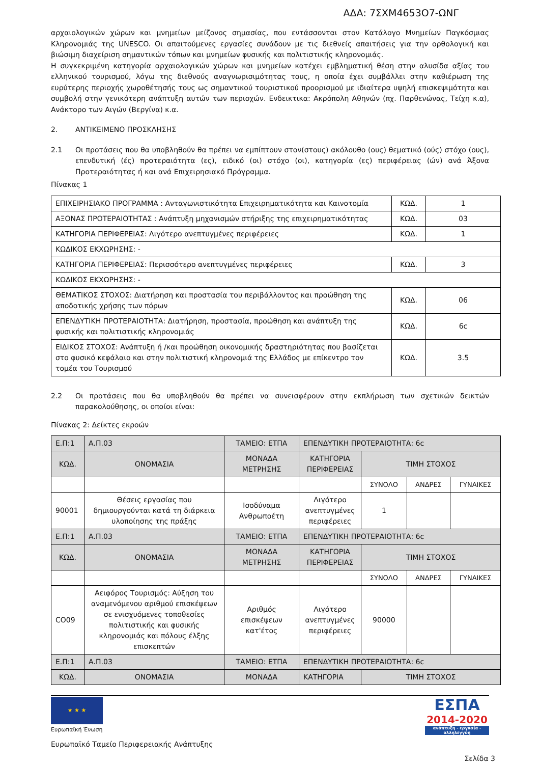ΑΔΑ: 7ΣΧΜ4653Ο7-ΩΝΓ
αρχαιολογικών χώρων και μνημείων μείζονος σημασίας, που εντάσσονται στον Κατάλογο Μνημείων Παγκόσμιας Κληρονομιάς της UNESCO. Οι απαιτούμενες εργασίες συνάδουν με τις διεθνείς απαιτήσεις για την ορθολογική και βιώσιμη διαχείριση σημαντικών τόπων και μνημείων φυσικής και πολιτιστικής κληρονομιάς.
Η συγκεκριμένη κατηγορία αρχαιολογικών χώρων και μνημείων κατέχει εμβληματική θέση στην αλυσίδα αξίας του ελληνικού τουρισμού, λόγω της διεθνούς αναγνωρισιμότητας τους, η οποία έχει συμβάλλει στην καθιέρωση της ευρύτερης περιοχής χωροθέτησής τους ως σημαντικού τουριστικού προορισμού με ιδιαίτερα υψηλή επισκεψιμότητα και συμβολή στην γενικότερη ανάπτυξη αυτών των περιοχών. Ενδεικτικα: Ακρόπολη Αθηνών (πχ. Παρθενώνας, Τείχη κ.α), Ανάκτορο των Αιγών (Βεργίνα) κ.α.
2. ΑΝΤΙΚΕΙΜΕΝΟ ΠΡΟΣΚΛΗΣΗΣ
2.1 Οι προτάσεις που θα υποβληθούν θα πρέπει να εμπίπτουν στον(στους) ακόλουθο (ους) θεματικό (ούς) στόχο (ους), επενδυτική (ές) προτεραιότητα (ες), ειδικό (οι) στόχο (οι), κατηγορία (ες) περιφέρειας (ών) ανά Άξονα Προτεραιότητας ή και ανά Επιχειρησιακό Πρόγραμμα.
Πίνακας 1
| ΕΠΙΧΕΙΡΗΣΙΑΚΟ ΠΡΟΓΡΑΜΜΑ : Ανταγωνιστικότητα Επιχειρηματικότητα και Καινοτομία | ΚΩΔ. | 1 |
| ΑΞΟΝΑΣ ΠΡΟΤΕΡΑΙΟΤΗΤΑΣ : Ανάπτυξη μηχανισμών στήριξης της επιχειρηματικότητας | ΚΩΔ. | 03 |
| ΚΑΤΗΓΟΡΙΑ ΠΕΡΙΦΕΡΕΙΑΣ: Λιγότερο ανεπτυγμένες περιφέρειες | ΚΩΔ. | 1 |
| ΚΩΔΙΚΟΣ ΕΚΧΩΡΗΣΗΣ: - | | |
| ΚΑΤΗΓΟΡΙΑ ΠΕΡΙΦΕΡΕΙΑΣ: Περισσότερο ανεπτυγμένες περιφέρειες | ΚΩΔ. | 3 |
| ΚΩΔΙΚΟΣ ΕΚΧΩΡΗΣΗΣ: - | | |
| ΘΕΜΑΤΙΚΟΣ ΣΤΟΧΟΣ: Διατήρηση και προστασία του περιβάλλοντος και προώθηση της αποδοτικής χρήσης των πόρων | ΚΩΔ. | 06 |
| ΕΠΕΝΔΥΤΙΚΗ ΠΡΟΤΕΡΑΙΟΤΗΤΑ: Διατήρηση, προστασία, προώθηση και ανάπτυξη της φυσικής και πολιτιστικής κληρονομιάς | ΚΩΔ. | 6c |
| ΕΙΔΙΚΟΣ ΣΤΟΧΟΣ: Ανάπτυξη ή /και προώθηση οικονομικής δραστηριότητας που βασίζεται στο φυσικό κεφάλαιο και στην πολιτιστική κληρονομιά της Ελλάδος με επίκεντρο τον τομέα του Τουρισμού | ΚΩΔ. | 3.5 |
2.2 Οι προτάσεις που θα υποβληθούν θα πρέπει να συνεισφέρουν στην εκπλήρωση των σχετικών δεικτών παρακολούθησης, οι οποίοι είναι:
Πίνακας 2: Δείκτες εκροών
| Ε.Π:1 | Α.Π.03 | ΤΑΜΕΙΟ: ΕΤΠΑ | ΕΠΕΝΔΥΤΙΚΗ ΠΡΟΤΕΡΑΙΟΤΗΤΑ: 6c | | | |
| ΚΩΔ. | ΟΝΟΜΑΣΙΑ | ΜΟΝΑΔΑ ΜΕΤΡΗΣΗΣ | ΚΑΤΗΓΟΡΙΑ ΠΕΡΙΦΕΡΕΙΑΣ | ΤΙΜΗ ΣΤΟΧΟΣ | | |
| | | | | ΣΥΝΟΛΟ | ΑΝΔΡΕΣ | ΓΥΝΑΙΚΕΣ |
| 90001 | Θέσεις εργασίας που δημιουργούνται κατά τη διάρκεια υλοποίησης της πράξης | Ισοδύναμα Ανθρωποέτη | Λιγότερο ανεπτυγμένες περιφέρειες | 1 | | |
| Ε.Π:1 | Α.Π.03 | ΤΑΜΕΙΟ: ΕΤΠΑ | ΕΠΕΝΔΥΤΙΚΗ ΠΡΟΤΕΡΑΙΟΤΗΤΑ: 6c | | | |
| ΚΩΔ. | ΟΝΟΜΑΣΙΑ | ΜΟΝΑΔΑ ΜΕΤΡΗΣΗΣ | ΚΑΤΗΓΟΡΙΑ ΠΕΡΙΦΕΡΕΙΑΣ | ΤΙΜΗ ΣΤΟΧΟΣ | | |
| | | | | ΣΥΝΟΛΟ | ΑΝΔΡΕΣ | ΓΥΝΑΙΚΕΣ |
| CO09 | Αειφόρος Τουρισμός: Αύξηση του αναμενόμενου αριθμού επισκέψεων σε ενισχυόμενες τοποθεσίες πολιτιστικής και φυσικής κληρονομιάς και πόλους έλξης επισκεπτών | Αριθμός επισκέψεων κατ'έτος | Λιγότερο ανεπτυγμένες περιφέρειες | 90000 | | |
| Ε.Π:1 | Α.Π.03 | ΤΑΜΕΙΟ: ΕΤΠΑ | ΕΠΕΝΔΥΤΙΚΗ ΠΡΟΤΕΡΑΙΟΤΗΤΑ: 6c | | | |
| ΚΩΔ. | ΟΝΟΜΑΣΙΑ | ΜΟΝΑΔΑ | ΚΑΤΗΓΟΡΙΑ | ΤΙΜΗ ΣΤΟΧΟΣ | | |
★ ★ ★
Ευρωπαϊκή Ένωση
ΕΣΠΑ
2014-2020
ανάπτυξη - εργασία - αλληλεγγύη
Ευρωπαϊκό Ταμείο Περιφερειακής Ανάπτυξης
Σελίδα 3